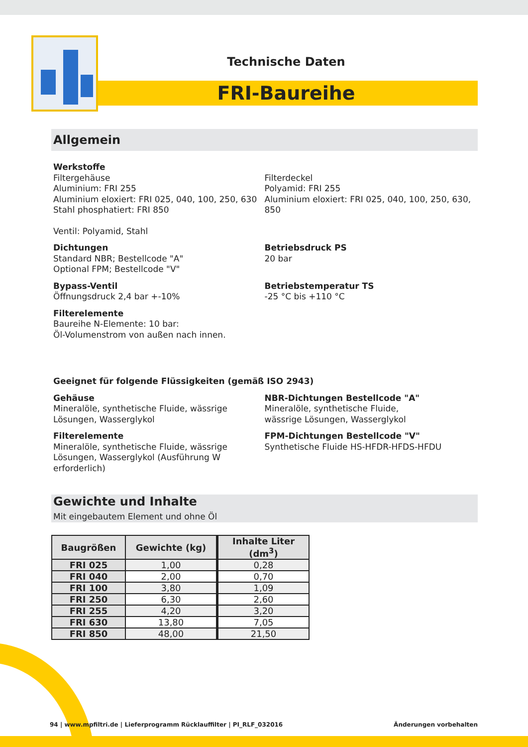Technische Daten
FRI-Baureihe
Allgemein
Werkstoffe
Filtergehäuse
Aluminium: FRI 255
Aluminium eloxiert: FRI 025, 040, 100, 250, 630
Stahl phosphatiert: FRI 850
Ventil: Polyamid, Stahl
Filterdeckel
Polyamid: FRI 255
Aluminium eloxiert: FRI 025, 040, 100, 250, 630, 850
Dichtungen
Standard NBR; Bestellcode "A"
Optional FPM; Bestellcode "V"
Betriebsdruck PS
20 bar
Bypass-Ventil
Öffnungsdruck 2,4 bar +-10%
Betriebstemperatur TS
-25 °C bis +110 °C
Filterelemente
Baureihe N-Elemente: 10 bar:
Öl-Volumenstrom von außen nach innen.
Geeignet für folgende Flüssigkeiten (gemäß ISO 2943)
Gehäuse
Mineralöle, synthetische Fluide, wässrige Lösungen, Wasserglykol
NBR-Dichtungen Bestellcode "A"
Mineralöle, synthetische Fluide,
wässrige Lösungen, Wasserglykol
Filterelemente
Mineralöle, synthetische Fluide, wässrige Lösungen, Wasserglykol (Ausführung W erforderlich)
FPM-Dichtungen Bestellcode "V"
Synthetische Fluide HS-HFDR-HFDS-HFDU
Gewichte und Inhalte
Mit eingebautem Element und ohne Öl
| Baugrößen | Gewichte (kg) | Inhalte Liter (dm<sup>3</sup>) |
| --- | --- | --- |
| FRI 025 | 1,00 | 0,28 |
| FRI 040 | 2,00 | 0,70 |
| FRI 100 | 3,80 | 1,09 |
| FRI 250 | 6,30 | 2,60 |
| FRI 255 | 4,20 | 3,20 |
| FRI 630 | 13,80 | 7,05 |
| FRI 850 | 48,00 | 21,50 |
94 | www.mpfiltri.de | Lieferprogramm Rücklauffilter | PI_RLF_032016 Änderungen vorbehalten